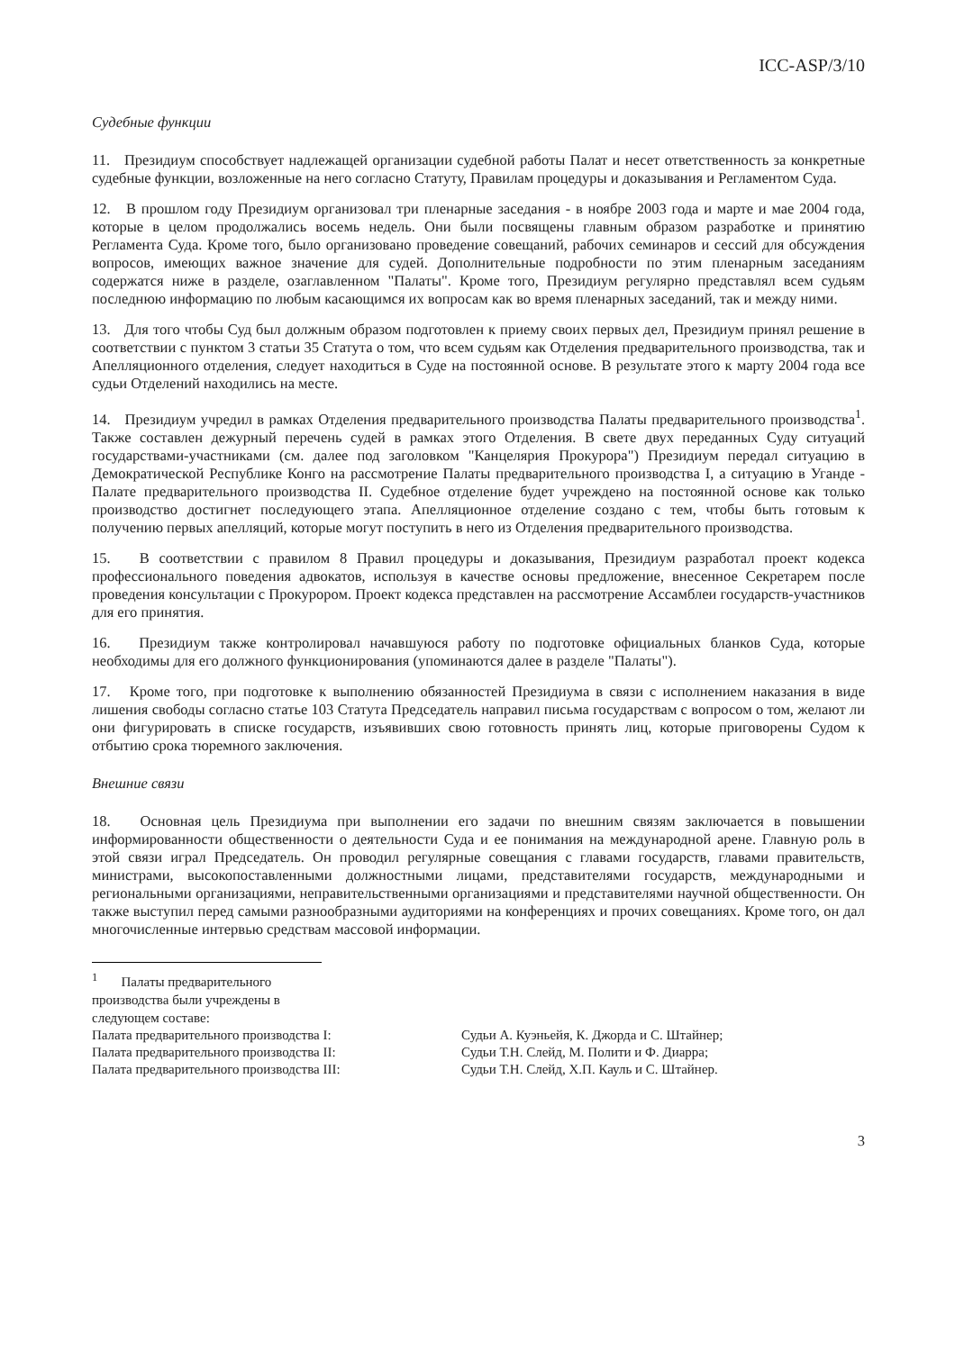ICC-ASP/3/10
Судебные функции
11. Президиум способствует надлежащей организации судебной работы Палат и несет ответственность за конкретные судебные функции, возложенные на него согласно Статуту, Правилам процедуры и доказывания и Регламентом Суда.
12. В прошлом году Президиум организовал три пленарные заседания - в ноябре 2003 года и марте и мае 2004 года, которые в целом продолжались восемь недель. Они были посвящены главным образом разработке и принятию Регламента Суда. Кроме того, было организовано проведение совещаний, рабочих семинаров и сессий для обсуждения вопросов, имеющих важное значение для судей. Дополнительные подробности по этим пленарным заседаниям содержатся ниже в разделе, озаглавленном "Палаты". Кроме того, Президиум регулярно представлял всем судьям последнюю информацию по любым касающимся их вопросам как во время пленарных заседаний, так и между ними.
13. Для того чтобы Суд был должным образом подготовлен к приему своих первых дел, Президиум принял решение в соответствии с пунктом 3 статьи 35 Статута о том, что всем судьям как Отделения предварительного производства, так и Апелляционного отделения, следует находиться в Суде на постоянной основе. В результате этого к марту 2004 года все судьи Отделений находились на месте.
14. Президиум учредил в рамках Отделения предварительного производства Палаты предварительного производства<sup>1</sup>. Также составлен дежурный перечень судей в рамках этого Отделения. В свете двух переданных Суду ситуаций государствами-участниками (см. далее под заголовком "Канцелярия Прокурора") Президиум передал ситуацию в Демократической Республике Конго на рассмотрение Палаты предварительного производства I, а ситуацию в Уганде - Палате предварительного производства II. Судебное отделение будет учреждено на постоянной основе как только производство достигнет последующего этапа. Апелляционное отделение создано с тем, чтобы быть готовым к получению первых апелляций, которые могут поступить в него из Отделения предварительного производства.
15. В соответствии с правилом 8 Правил процедуры и доказывания, Президиум разработал проект кодекса профессионального поведения адвокатов, используя в качестве основы предложение, внесенное Секретарем после проведения консультации с Прокурором. Проект кодекса представлен на рассмотрение Ассамблеи государств-участников для его принятия.
16. Президиум также контролировал начавшуюся работу по подготовке официальных бланков Суда, которые необходимы для его должного функционирования (упоминаются далее в разделе "Палаты").
17. Кроме того, при подготовке к выполнению обязанностей Президиума в связи с исполнением наказания в виде лишения свободы согласно статье 103 Статута Председатель направил письма государствам с вопросом о том, желают ли они фигурировать в списке государств, изъявивших свою готовность принять лиц, которые приговорены Судом к отбытию срока тюремного заключения.
Внешние связи
18. Основная цель Президиума при выполнении его задачи по внешним связям заключается в повышении информированности общественности о деятельности Суда и ее понимания на международной арене. Главную роль в этой связи играл Председатель. Он проводил регулярные совещания с главами государств, главами правительств, министрами, высокопоставленными должностными лицами, представителями государств, международными и региональными организациями, неправительственными организациями и представителями научной общественности. Он также выступил перед самыми разнообразными аудиториями на конференциях и прочих совещаниях. Кроме того, он дал многочисленные интервью средствам массовой информации.
<sup>1</sup> Палаты предварительного производства были учреждены в следующем составе:
Палата предварительного производства I: Судьи А. Куэньейя, К. Джорда и С. Штайнер;
Палата предварительного производства II: Судьи Т.Н. Слейд, М. Полити и Ф. Диарра;
Палата предварительного производства III: Судьи Т.Н. Слейд, Х.П. Кауль и С. Штайнер.
3